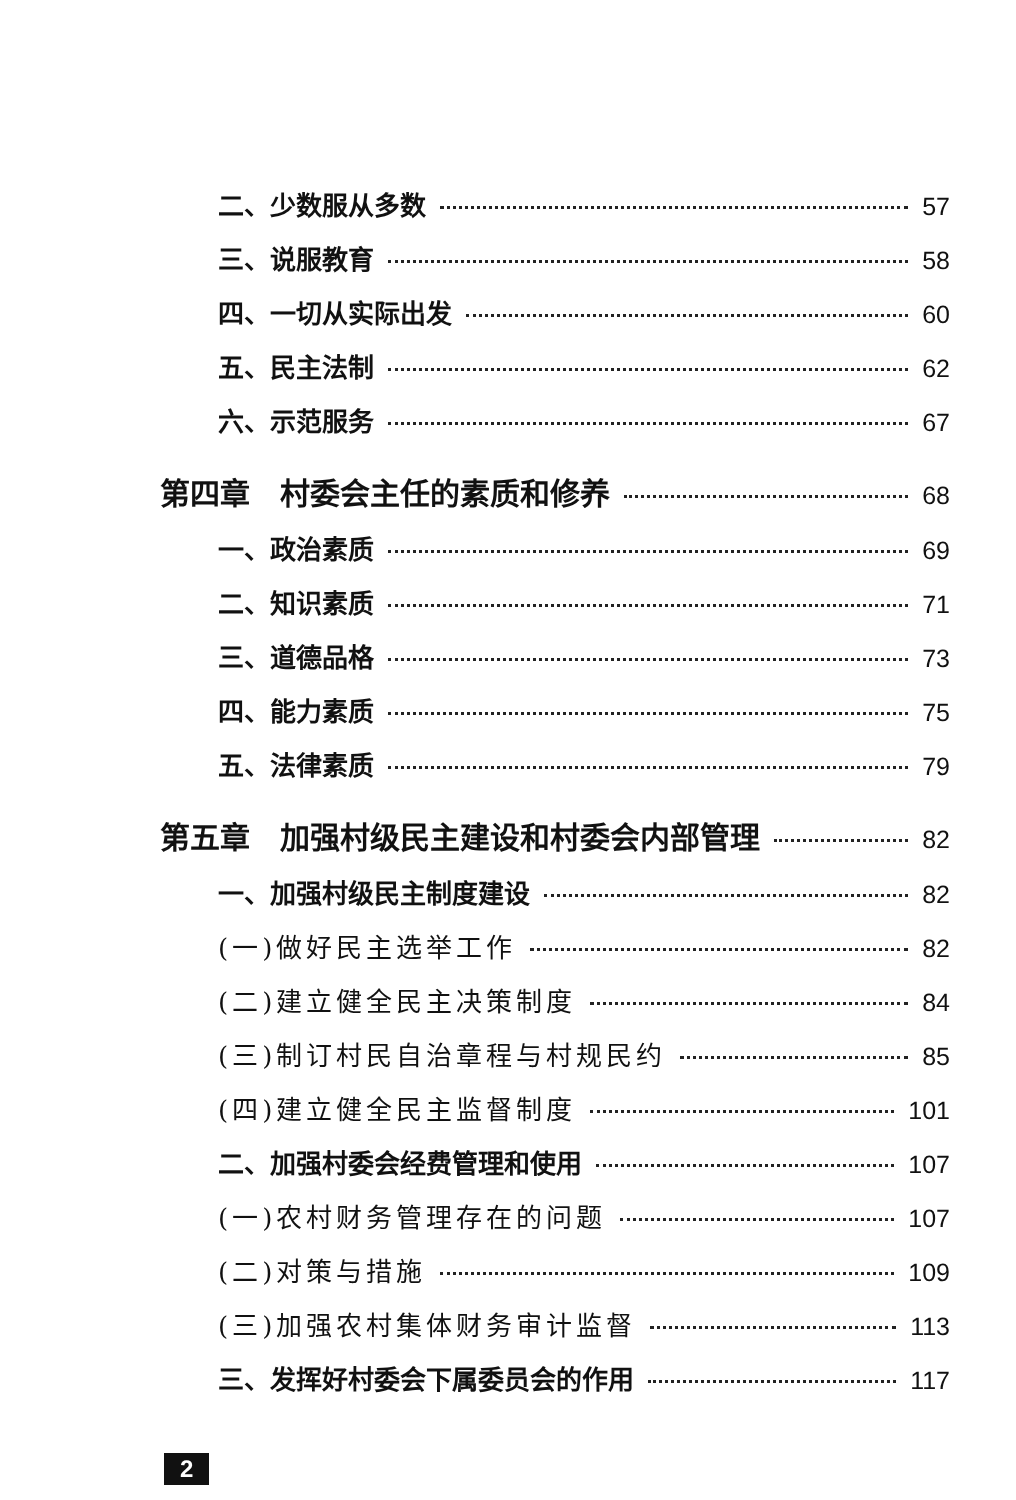二、少数服从多数 57
三、说服教育 58
四、一切从实际出发 60
五、民主法制 62
六、示范服务 67
第四章　村委会主任的素质和修养 68
一、政治素质 69
二、知识素质 71
三、道德品格 73
四、能力素质 75
五、法律素质 79
第五章　加强村级民主建设和村委会内部管理 82
一、加强村级民主制度建设 82
(一)做好民主选举工作 82
(二)建立健全民主决策制度 84
(三)制订村民自治章程与村规民约 85
(四)建立健全民主监督制度 101
二、加强村委会经费管理和使用 107
(一)农村财务管理存在的问题 107
(二)对策与措施 109
(三)加强农村集体财务审计监督 113
三、发挥好村委会下属委员会的作用 117
2